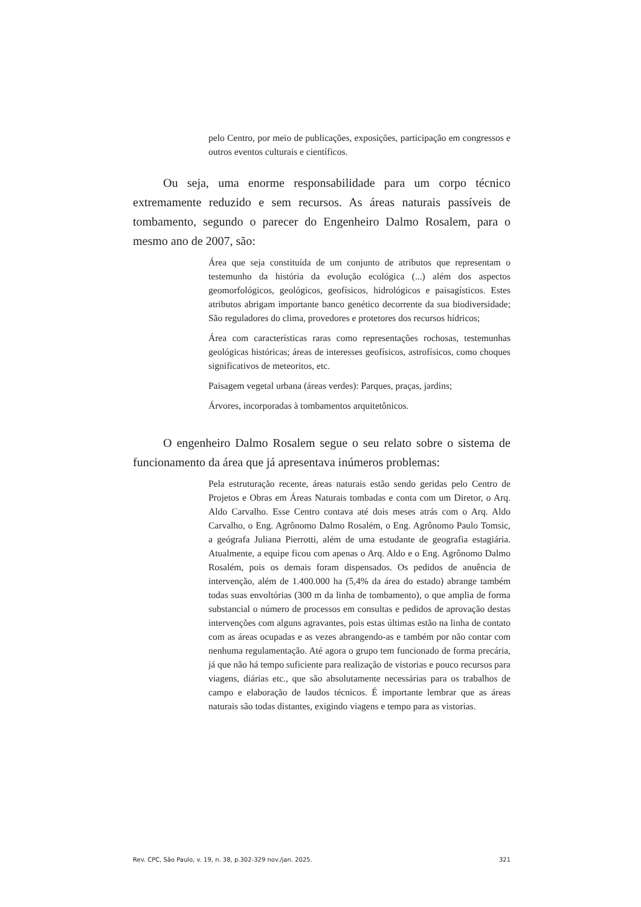pelo Centro, por meio de publicações, exposições, participação em congressos e outros eventos culturais e científicos.
Ou seja, uma enorme responsabilidade para um corpo técnico extremamente reduzido e sem recursos. As áreas naturais passíveis de tombamento, segundo o parecer do Engenheiro Dalmo Rosalem, para o mesmo ano de 2007, são:
Área que seja constituída de um conjunto de atributos que representam o testemunho da história da evolução ecológica (...) além dos aspectos geomorfológicos, geológicos, geofísicos, hidrológicos e paisagísticos. Estes atributos abrigam importante banco genético decorrente da sua biodiversidade; São reguladores do clima, provedores e protetores dos recursos hídricos;
Área com características raras como representações rochosas, testemunhas geológicas históricas; áreas de interesses geofísicos, astrofísicos, como choques significativos de meteoritos, etc.
Paisagem vegetal urbana (áreas verdes): Parques, praças, jardins;
Árvores, incorporadas à tombamentos arquitetônicos.
O engenheiro Dalmo Rosalem segue o seu relato sobre o sistema de funcionamento da área que já apresentava inúmeros problemas:
Pela estruturação recente, áreas naturais estão sendo geridas pelo Centro de Projetos e Obras em Áreas Naturais tombadas e conta com um Diretor, o Arq. Aldo Carvalho. Esse Centro contava até dois meses atrás com o Arq. Aldo Carvalho, o Eng. Agrônomo Dalmo Rosalém, o Eng. Agrônomo Paulo Tomsic, a geógrafa Juliana Pierrotti, além de uma estudante de geografia estagiária. Atualmente, a equipe ficou com apenas o Arq. Aldo e o Eng. Agrônomo Dalmo Rosalém, pois os demais foram dispensados. Os pedidos de anuência de intervenção, além de 1.400.000 ha (5,4% da área do estado) abrange também todas suas envoltórias (300 m da linha de tombamento), o que amplia de forma substancial o número de processos em consultas e pedidos de aprovação destas intervenções com alguns agravantes, pois estas últimas estão na linha de contato com as áreas ocupadas e as vezes abrangendo-as e também por não contar com nenhuma regulamentação. Até agora o grupo tem funcionado de forma precária, já que não há tempo suficiente para realização de vistorias e pouco recursos para viagens, diárias etc., que são absolutamente necessárias para os trabalhos de campo e elaboração de laudos técnicos. É importante lembrar que as áreas naturais são todas distantes, exigindo viagens e tempo para as vistorias.
Rev. CPC, São Paulo, v. 19, n. 38, p.302-329 nov./jan. 2025. 321